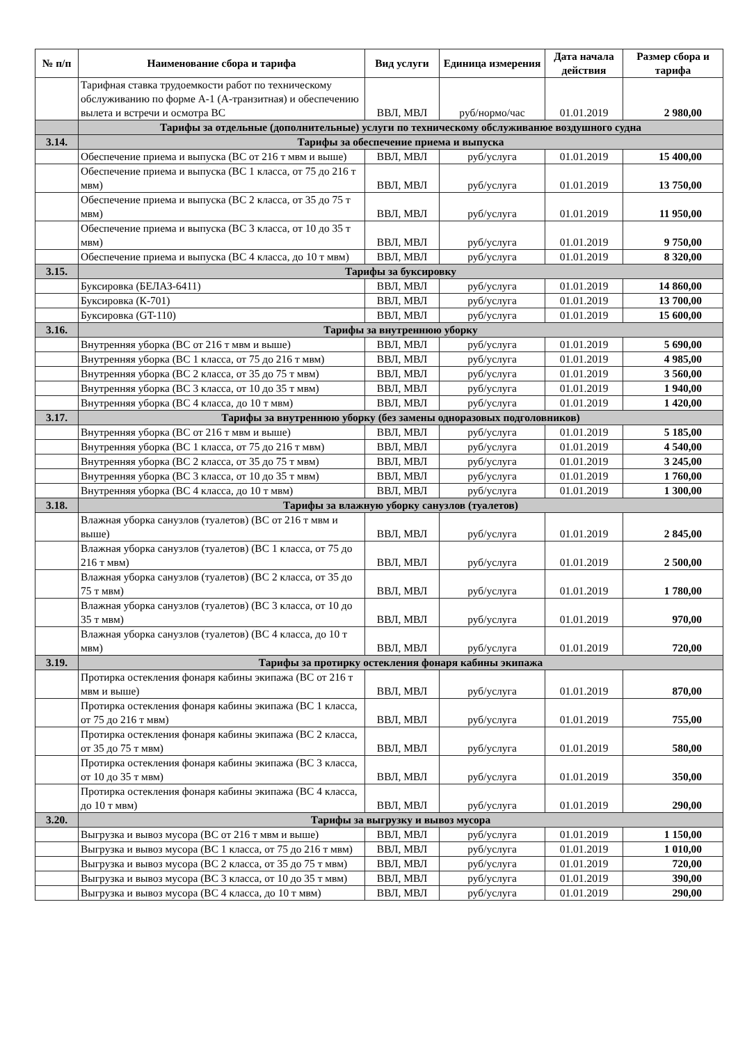| № п/п | Наименование сбора и тарифа | Вид услуги | Единица измерения | Дата начала действия | Размер сбора и тарифа |
| --- | --- | --- | --- | --- | --- |
| | Тарифная ставка трудоемкости работ по техническому обслуживанию по форме А-1 (А-транзитная) и обеспечению вылета и встречи и осмотра ВС | ВВЛ, МВЛ | руб/нормо/час | 01.01.2019 | 2 980,00 |
| | Тарифы за отдельные (дополнительные) услуги по техническому обслуживанюе воздушного судна | | | | |
| 3.14. | Тарифы за обеспечение приема и выпуска | | | | |
| | Обеспечение приема и выпуска (ВС от 216 т мвм и выше) | ВВЛ, МВЛ | руб/услуга | 01.01.2019 | 15 400,00 |
| | Обеспечение приема и выпуска (ВС 1 класса, от 75 до 216 т мвм) | ВВЛ, МВЛ | руб/услуга | 01.01.2019 | 13 750,00 |
| | Обеспечение приема и выпуска (ВС 2 класса, от 35 до 75 т мвм) | ВВЛ, МВЛ | руб/услуга | 01.01.2019 | 11 950,00 |
| | Обеспечение приема и выпуска (ВС 3 класса, от 10 до 35 т мвм) | ВВЛ, МВЛ | руб/услуга | 01.01.2019 | 9 750,00 |
| | Обеспечение приема и выпуска (ВС 4 класса, до 10 т мвм) | ВВЛ, МВЛ | руб/услуга | 01.01.2019 | 8 320,00 |
| 3.15. | Тарифы за буксировку | | | | |
| | Буксировка (БЕЛАЗ-6411) | ВВЛ, МВЛ | руб/услуга | 01.01.2019 | 14 860,00 |
| | Буксировка (К-701) | ВВЛ, МВЛ | руб/услуга | 01.01.2019 | 13 700,00 |
| | Буксировка (GT-110) | ВВЛ, МВЛ | руб/услуга | 01.01.2019 | 15 600,00 |
| 3.16. | Тарифы за внутреннюю уборку | | | | |
| | Внутренняя уборка (ВС от 216 т мвм и выше) | ВВЛ, МВЛ | руб/услуга | 01.01.2019 | 5 690,00 |
| | Внутренняя уборка (ВС 1 класса, от 75 до 216 т мвм) | ВВЛ, МВЛ | руб/услуга | 01.01.2019 | 4 985,00 |
| | Внутренняя уборка (ВС 2 класса, от 35 до 75 т мвм) | ВВЛ, МВЛ | руб/услуга | 01.01.2019 | 3 560,00 |
| | Внутренняя уборка (ВС 3 класса, от 10 до 35 т мвм) | ВВЛ, МВЛ | руб/услуга | 01.01.2019 | 1 940,00 |
| | Внутренняя уборка (ВС 4 класса, до 10 т мвм) | ВВЛ, МВЛ | руб/услуга | 01.01.2019 | 1 420,00 |
| 3.17. | Тарифы за внутреннюю уборку (без замены одноразовых подголовников) | | | | |
| | Внутренняя уборка (ВС от 216 т мвм и выше) | ВВЛ, МВЛ | руб/услуга | 01.01.2019 | 5 185,00 |
| | Внутренняя уборка (ВС 1 класса, от 75 до 216 т мвм) | ВВЛ, МВЛ | руб/услуга | 01.01.2019 | 4 540,00 |
| | Внутренняя уборка (ВС 2 класса, от 35 до 75 т мвм) | ВВЛ, МВЛ | руб/услуга | 01.01.2019 | 3 245,00 |
| | Внутренняя уборка (ВС 3 класса, от 10 до 35 т мвм) | ВВЛ, МВЛ | руб/услуга | 01.01.2019 | 1 760,00 |
| | Внутренняя уборка (ВС 4 класса, до 10 т мвм) | ВВЛ, МВЛ | руб/услуга | 01.01.2019 | 1 300,00 |
| 3.18. | Тарифы за влажную уборку санузлов (туалетов) | | | | |
| | Влажная уборка санузлов (туалетов) (ВС от 216 т мвм и выше) | ВВЛ, МВЛ | руб/услуга | 01.01.2019 | 2 845,00 |
| | Влажная уборка санузлов (туалетов) (ВС 1 класса, от 75 до 216 т мвм) | ВВЛ, МВЛ | руб/услуга | 01.01.2019 | 2 500,00 |
| | Влажная уборка санузлов (туалетов) (ВС 2 класса, от 35 до 75 т мвм) | ВВЛ, МВЛ | руб/услуга | 01.01.2019 | 1 780,00 |
| | Влажная уборка санузлов (туалетов) (ВС 3 класса, от 10 до 35 т мвм) | ВВЛ, МВЛ | руб/услуга | 01.01.2019 | 970,00 |
| | Влажная уборка санузлов (туалетов) (ВС 4 класса, до 10 т мвм) | ВВЛ, МВЛ | руб/услуга | 01.01.2019 | 720,00 |
| 3.19. | Тарифы за протирку остекления фонаря кабины экипажа | | | | |
| | Протирка остекления фонаря кабины экипажа (ВС от 216 т мвм и выше) | ВВЛ, МВЛ | руб/услуга | 01.01.2019 | 870,00 |
| | Протирка остекления фонаря кабины экипажа (ВС 1 класса, от 75 до 216 т мвм) | ВВЛ, МВЛ | руб/услуга | 01.01.2019 | 755,00 |
| | Протирка остекления фонаря кабины экипажа (ВС 2 класса, от 35 до 75 т мвм) | ВВЛ, МВЛ | руб/услуга | 01.01.2019 | 580,00 |
| | Протирка остекления фонаря кабины экипажа (ВС 3 класса, от 10 до 35 т мвм) | ВВЛ, МВЛ | руб/услуга | 01.01.2019 | 350,00 |
| | Протирка остекления фонаря кабины экипажа (ВС 4 класса, до 10 т мвм) | ВВЛ, МВЛ | руб/услуга | 01.01.2019 | 290,00 |
| 3.20. | Тарифы за выгрузку и вывоз мусора | | | | |
| | Выгрузка и вывоз мусора (ВС от 216 т мвм и выше) | ВВЛ, МВЛ | руб/услуга | 01.01.2019 | 1 150,00 |
| | Выгрузка и вывоз мусора (ВС 1 класса, от 75 до 216 т мвм) | ВВЛ, МВЛ | руб/услуга | 01.01.2019 | 1 010,00 |
| | Выгрузка и вывоз мусора (ВС 2 класса, от 35 до 75 т мвм) | ВВЛ, МВЛ | руб/услуга | 01.01.2019 | 720,00 |
| | Выгрузка и вывоз мусора (ВС 3 класса, от 10 до 35 т мвм) | ВВЛ, МВЛ | руб/услуга | 01.01.2019 | 390,00 |
| | Выгрузка и вывоз мусора (ВС 4 класса, до 10 т мвм) | ВВЛ, МВЛ | руб/услуга | 01.01.2019 | 290,00 |